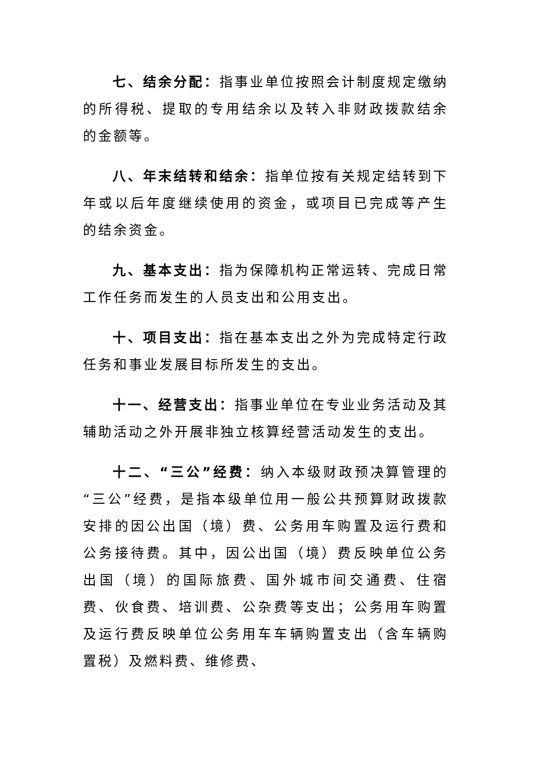七、结余分配：指事业单位按照会计制度规定缴纳的所得税、提取的专用结余以及转入非财政拨款结余的金额等。
八、年末结转和结余：指单位按有关规定结转到下年或以后年度继续使用的资金，或项目已完成等产生的结余资金。
九、基本支出：指为保障机构正常运转、完成日常工作任务而发生的人员支出和公用支出。
十、项目支出：指在基本支出之外为完成特定行政任务和事业发展目标所发生的支出。
十一、经营支出：指事业单位在专业业务活动及其辅助活动之外开展非独立核算经营活动发生的支出。
十二、“三公”经费：纳入本级财政预决算管理的“三公”经费，是指本级单位用一般公共预算财政拨款安排的因公出国（境）费、公务用车购置及运行费和公务接待费。其中，因公出国（境）费反映单位公务出国（境）的国际旅费、国外城市间交通费、住宿费、伙食费、培训费、公杂费等支出；公务用车购置及运行费反映单位公务用车车辆购置支出（含车辆购置税）及燃料费、维修费、